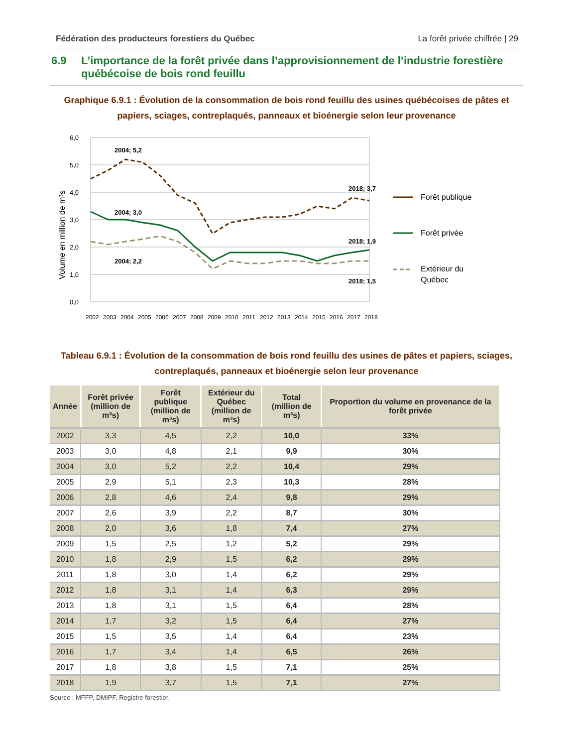Fédération des producteurs forestiers du Québec La forêt privée chiffrée | 29
6.9 L’importance de la forêt privée dans l’approvisionnement de l’industrie forestière québécoise de bois rond feuillu
Graphique 6.9.1 : Évolution de la consommation de bois rond feuillu des usines québécoises de pâtes et papiers, sciages, contreplaqués, panneaux et bioénergie selon leur provenance
Volume en million de m³s
6,0
5,0
4,0
3,0
2,0
1,0
0,0
2004; 5,2
2004; 3,0
2004; 2,2
2018; 3,7
2018; 1,9
2018; 1,5
2002
2003
2004
2005
2006
2007
2008
2009
2010
2011
2012
2013
2014
2015
2016
2017
2018
Forêt publique
Forêt privée
Extérieur du
Québec
Tableau 6.9.1 : Évolution de la consommation de bois rond feuillu des usines de pâtes et papiers, sciages, contreplaqués, panneaux et bioénergie selon leur provenance
| Année | Forêt privée (million de m³s) | Forêt publique (million de m³s) | Extérieur du Québec (million de m³s) | Total (million de m³s) | Proportion du volume en provenance de la forêt privée |
| --- | --- | --- | --- | --- | --- |
| 2002 | 3,3 | 4,5 | 2,2 | 10,0 | 33% |
| 2003 | 3,0 | 4,8 | 2,1 | 9,9 | 30% |
| 2004 | 3,0 | 5,2 | 2,2 | 10,4 | 29% |
| 2005 | 2,9 | 5,1 | 2,3 | 10,3 | 28% |
| 2006 | 2,8 | 4,6 | 2,4 | 9,8 | 29% |
| 2007 | 2,6 | 3,9 | 2,2 | 8,7 | 30% |
| 2008 | 2,0 | 3,6 | 1,8 | 7,4 | 27% |
| 2009 | 1,5 | 2,5 | 1,2 | 5,2 | 29% |
| 2010 | 1,8 | 2,9 | 1,5 | 6,2 | 29% |
| 2011 | 1,8 | 3,0 | 1,4 | 6,2 | 29% |
| 2012 | 1,8 | 3,1 | 1,4 | 6,3 | 29% |
| 2013 | 1,8 | 3,1 | 1,5 | 6,4 | 28% |
| 2014 | 1,7 | 3,2 | 1,5 | 6,4 | 27% |
| 2015 | 1,5 | 3,5 | 1,4 | 6,4 | 23% |
| 2016 | 1,7 | 3,4 | 1,4 | 6,5 | 26% |
| 2017 | 1,8 | 3,8 | 1,5 | 7,1 | 25% |
| 2018 | 1,9 | 3,7 | 1,5 | 7,1 | 27% |
Source : MFFP, DMIPF, Registre forestier.